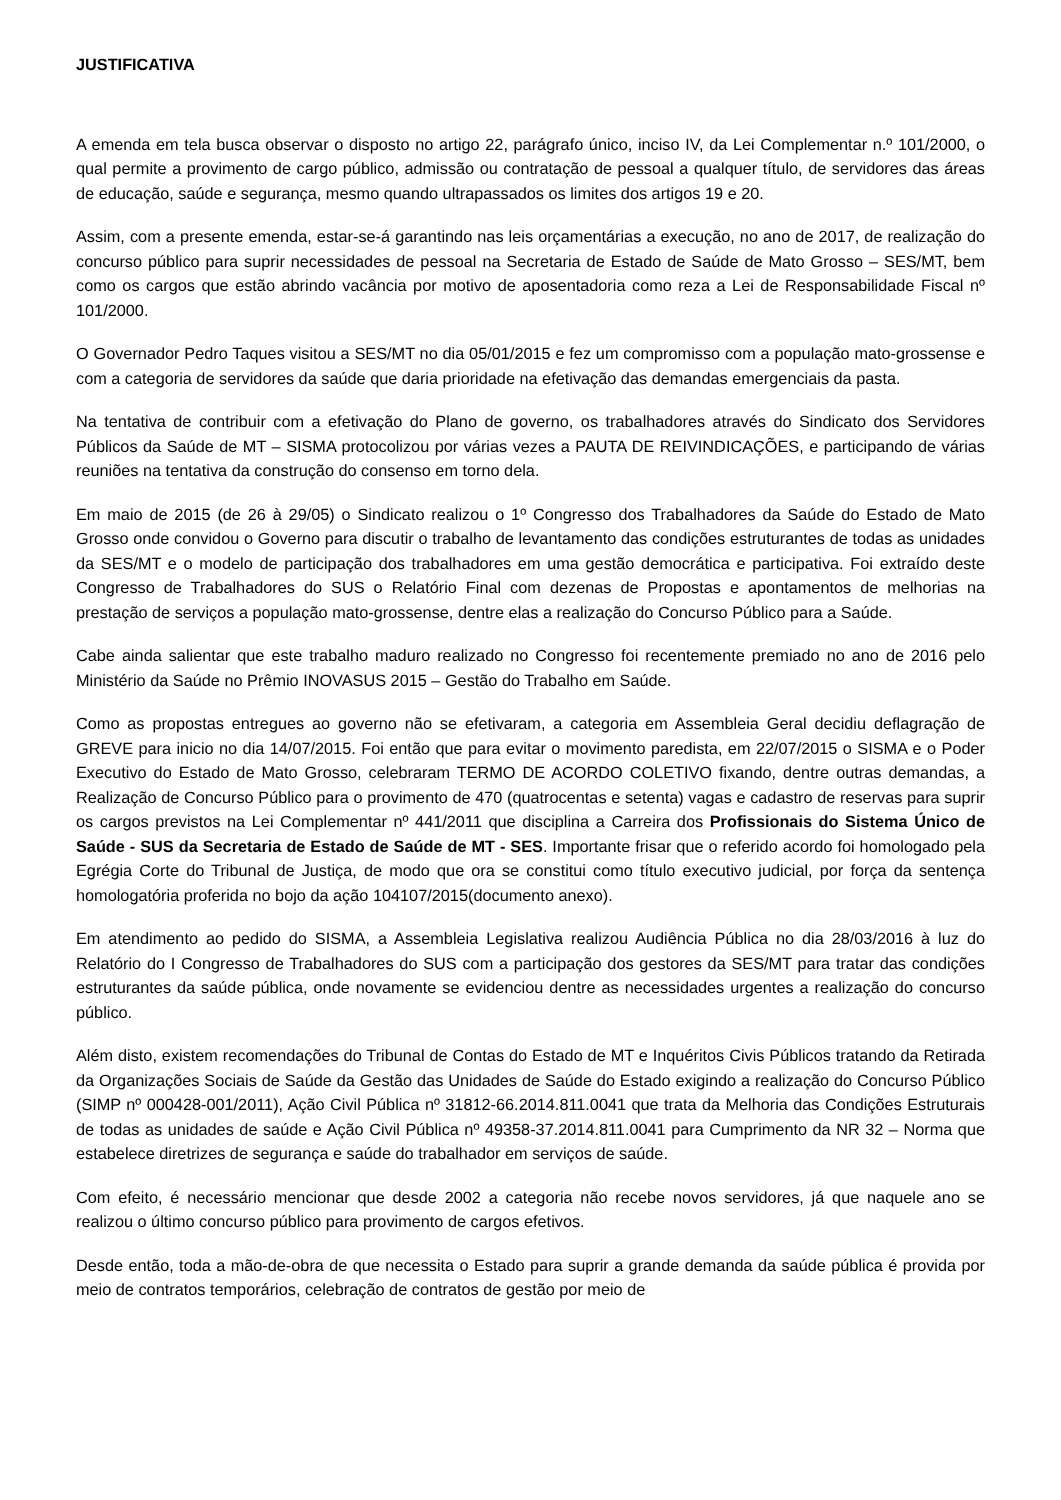JUSTIFICATIVA
A emenda em tela busca observar o disposto no artigo 22, parágrafo único, inciso IV, da Lei Complementar n.º 101/2000, o qual permite a provimento de cargo público, admissão ou contratação de pessoal a qualquer título, de servidores das áreas de educação, saúde e segurança, mesmo quando ultrapassados os limites dos artigos 19 e 20.
Assim, com a presente emenda, estar-se-á garantindo nas leis orçamentárias a execução, no ano de 2017, de realização do concurso público para suprir necessidades de pessoal na Secretaria de Estado de Saúde de Mato Grosso – SES/MT, bem como os cargos que estão abrindo vacância por motivo de aposentadoria como reza a Lei de Responsabilidade Fiscal nº 101/2000.
O Governador Pedro Taques visitou a SES/MT no dia 05/01/2015 e fez um compromisso com a população mato-grossense e com a categoria de servidores da saúde que daria prioridade na efetivação das demandas emergenciais da pasta.
Na tentativa de contribuir com a efetivação do Plano de governo, os trabalhadores através do Sindicato dos Servidores Públicos da Saúde de MT – SISMA protocolizou por várias vezes a PAUTA DE REIVINDICAÇÕES, e participando de várias reuniões na tentativa da construção do consenso em torno dela.
Em maio de 2015 (de 26 à 29/05) o Sindicato realizou o 1º Congresso dos Trabalhadores da Saúde do Estado de Mato Grosso onde convidou o Governo para discutir o trabalho de levantamento das condições estruturantes de todas as unidades da SES/MT e o modelo de participação dos trabalhadores em uma gestão democrática e participativa. Foi extraído deste Congresso de Trabalhadores do SUS o Relatório Final com dezenas de Propostas e apontamentos de melhorias na prestação de serviços a população mato-grossense, dentre elas a realização do Concurso Público para a Saúde.
Cabe ainda salientar que este trabalho maduro realizado no Congresso foi recentemente premiado no ano de 2016 pelo Ministério da Saúde no Prêmio INOVASUS 2015 – Gestão do Trabalho em Saúde.
Como as propostas entregues ao governo não se efetivaram, a categoria em Assembleia Geral decidiu deflagração de GREVE para inicio no dia 14/07/2015. Foi então que para evitar o movimento paredista, em 22/07/2015 o SISMA e o Poder Executivo do Estado de Mato Grosso, celebraram TERMO DE ACORDO COLETIVO fixando, dentre outras demandas, a Realização de Concurso Público para o provimento de 470 (quatrocentas e setenta) vagas e cadastro de reservas para suprir os cargos previstos na Lei Complementar nº 441/2011 que disciplina a Carreira dos Profissionais do Sistema Único de Saúde - SUS da Secretaria de Estado de Saúde de MT - SES. Importante frisar que o referido acordo foi homologado pela Egrégia Corte do Tribunal de Justiça, de modo que ora se constitui como título executivo judicial, por força da sentença homologatória proferida no bojo da ação 104107/2015(documento anexo).
Em atendimento ao pedido do SISMA, a Assembleia Legislativa realizou Audiência Pública no dia 28/03/2016 à luz do Relatório do I Congresso de Trabalhadores do SUS com a participação dos gestores da SES/MT para tratar das condições estruturantes da saúde pública, onde novamente se evidenciou dentre as necessidades urgentes a realização do concurso público.
Além disto, existem recomendações do Tribunal de Contas do Estado de MT e Inquéritos Civis Públicos tratando da Retirada da Organizações Sociais de Saúde da Gestão das Unidades de Saúde do Estado exigindo a realização do Concurso Público (SIMP nº 000428-001/2011), Ação Civil Pública nº 31812-66.2014.811.0041 que trata da Melhoria das Condições Estruturais de todas as unidades de saúde e Ação Civil Pública nº 49358-37.2014.811.0041 para Cumprimento da NR 32 – Norma que estabelece diretrizes de segurança e saúde do trabalhador em serviços de saúde.
Com efeito, é necessário mencionar que desde 2002 a categoria não recebe novos servidores, já que naquele ano se realizou o último concurso público para provimento de cargos efetivos.
Desde então, toda a mão-de-obra de que necessita o Estado para suprir a grande demanda da saúde pública é provida por meio de contratos temporários, celebração de contratos de gestão por meio de